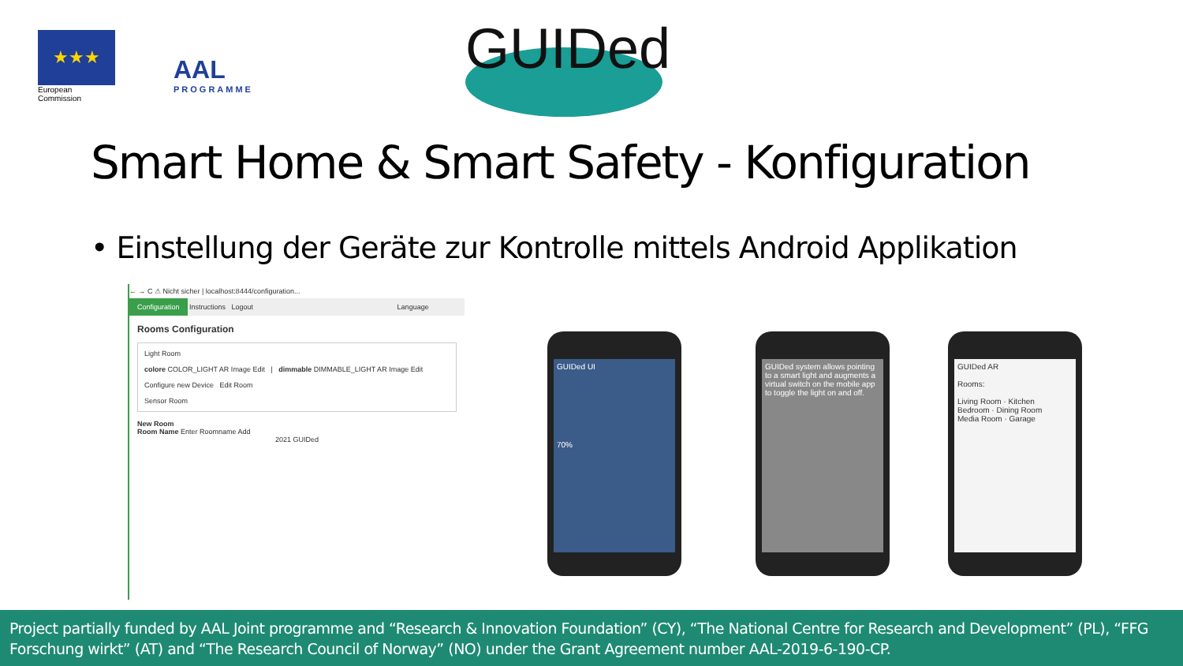★★★
European
Commission
AAL
PROGRAMME
GUIDed
Smart Home & Smart Safety - Konfiguration
• Einstellung der Geräte zur Kontrolle mittels Android Applikation
← → C ⚠ Nicht sicher | localhost:8444/configuration...
Configuration Instructions Logout Language
Rooms Configuration
Light Room
colore COLOR_LIGHT AR Image Edit | dimmable DIMMABLE_LIGHT AR Image Edit
Configure new Device Edit Room
Sensor Room
New Room
Room Name Enter Roomname Add
2021 GUIDed
GUIDed UI
70%
GUIDed system allows pointing to a smart light and augments a virtual switch on the mobile app to toggle the light on and off.
GUIDed AR
Rooms:
Living Room · Kitchen
Bedroom · Dining Room
Media Room · Garage
Project partially funded by AAL Joint programme and “Research & Innovation Foundation” (CY), “The National Centre for Research and Development” (PL), “FFG Forschung wirkt” (AT) and “The Research Council of Norway” (NO) under the Grant Agreement number AAL-2019-6-190-CP.